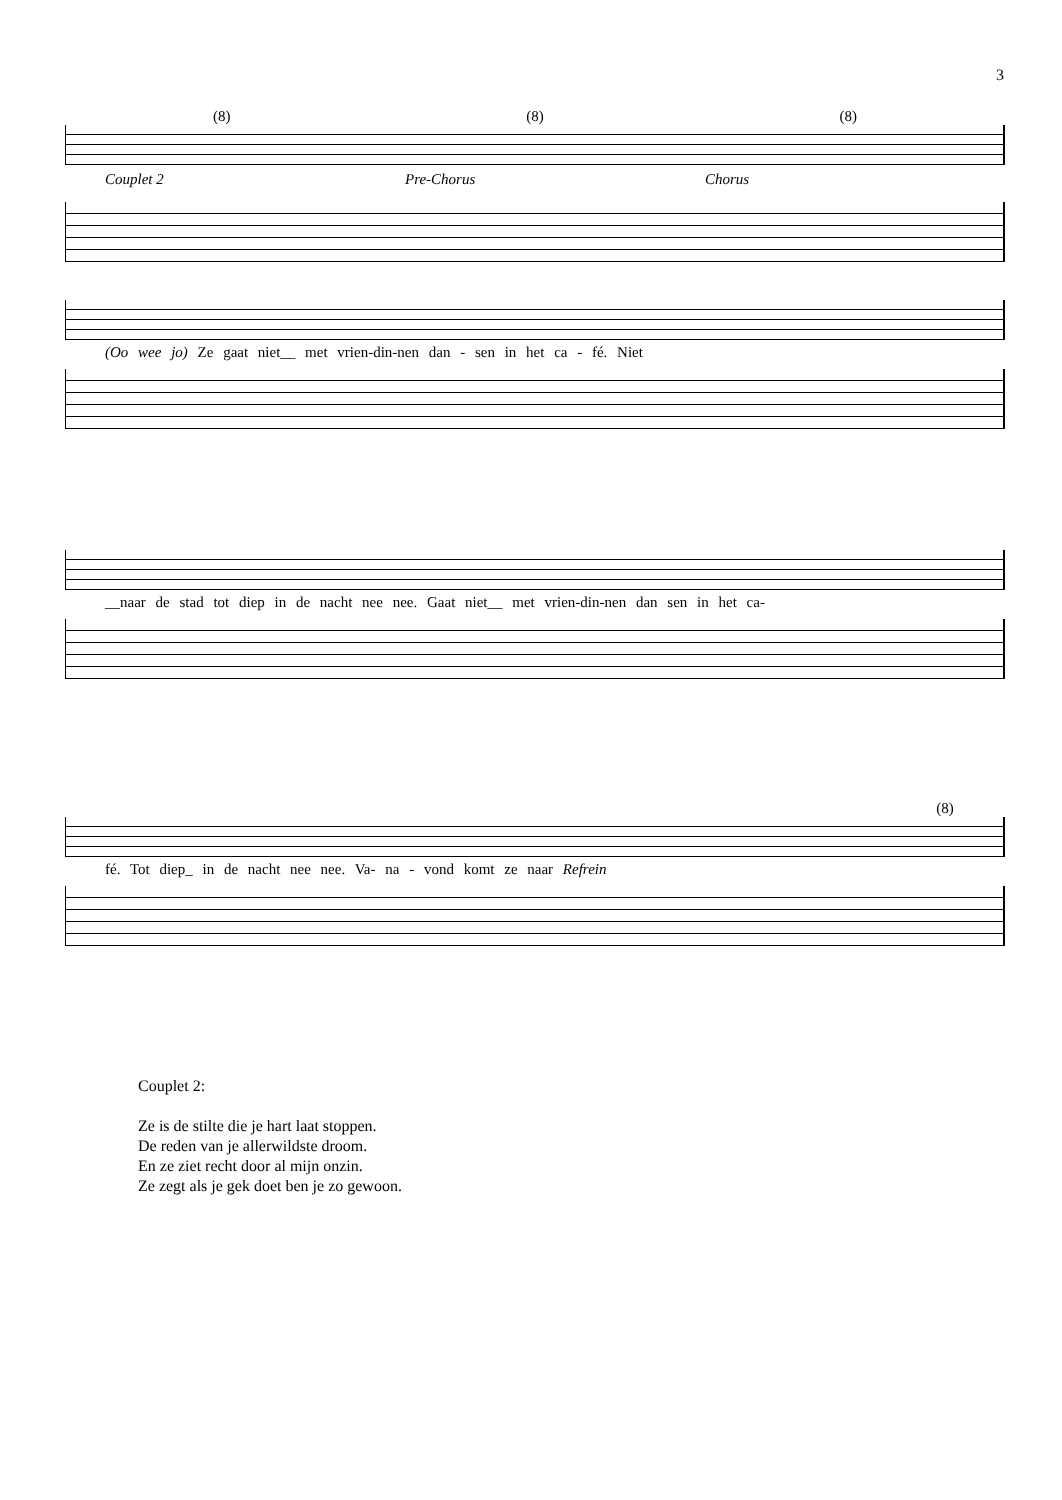3
(8) (8) (8)
Couplet 2 Pre-Chorus Chorus
(Oo wee jo) Ze gaat niet__ met vrien-din-nen dan - sen in het ca - fé. Niet
__naar de stad tot diep in de nacht nee nee. Gaat niet__ met vrien-din-nen dan sen in het ca-
(8)
fé. Tot diep_ in de nacht nee nee. Va- na - vond komt ze naar Refrein
Couplet 2:
Ze is de stilte die je hart laat stoppen.
De reden van je allerwildste droom.
En ze ziet recht door al mijn onzin.
Ze zegt als je gek doet ben je zo gewoon.